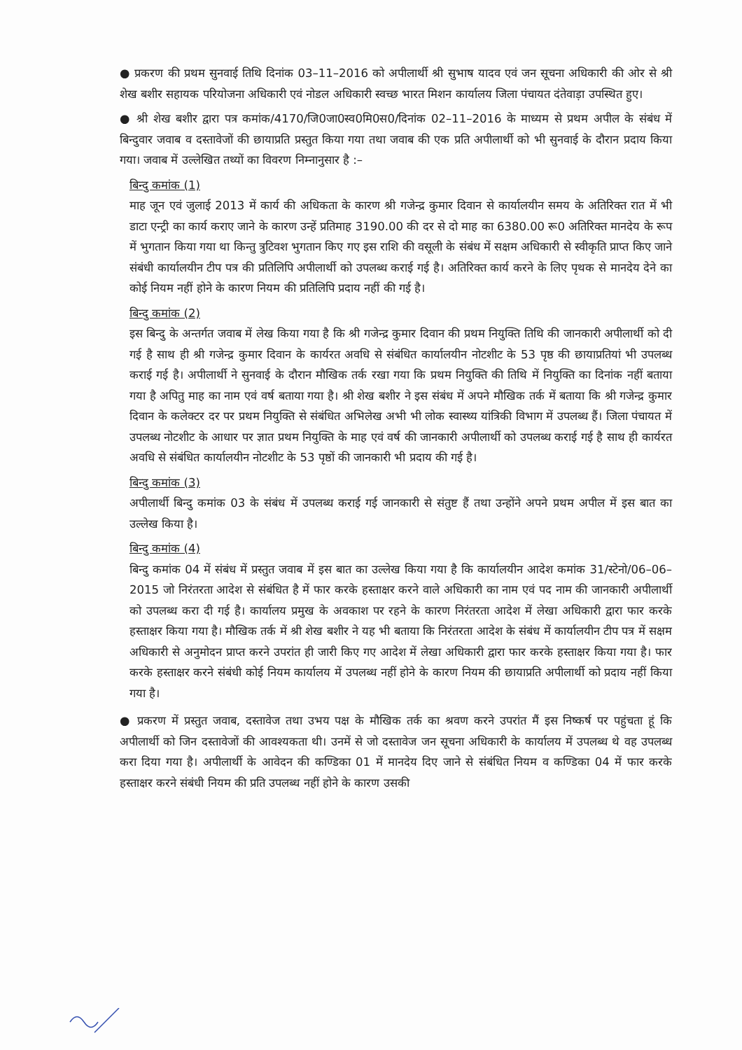● प्रकरण की प्रथम सुनवाई तिथि दिनांक 03–11–2016 को अपीलार्थी श्री सुभाष यादव एवं जन सूचना अधिकारी की ओर से श्री शेख बशीर सहायक परियोजना अधिकारी एवं नोडल अधिकारी स्वच्छ भारत मिशन कार्यालय जिला पंचायत दंतेवाड़ा उपस्थित हुए।
● श्री शेख बशीर द्वारा पत्र कमांक/4170/जि0जा0स्व0मि0स0/दिनांक 02–11–2016 के माध्यम से प्रथम अपील के संबंध में बिन्दुवार जवाब व दस्तावेजों की छायाप्रति प्रस्तुत किया गया तथा जवाब की एक प्रति अपीलार्थी को भी सुनवाई के दौरान प्रदाय किया गया। जवाब में उल्लेखित तथ्यों का विवरण निम्नानुसार है :–
बिन्दु कमांक (1)
माह जून एवं जुलाई 2013 में कार्य की अधिकता के कारण श्री गजेन्द्र कुमार दिवान से कार्यालयीन समय के अतिरिक्त रात में भी डाटा एन्ट्री का कार्य कराए जाने के कारण उन्हें प्रतिमाह 3190.00 की दर से दो माह का 6380.00 रू0 अतिरिक्त मानदेय के रूप में भुगतान किया गया था किन्तु त्रुटिवश भुगतान किए गए इस राशि की वसूली के संबंध में सक्षम अधिकारी से स्वीकृति प्राप्त किए जाने संबंधी कार्यालयीन टीप पत्र की प्रतिलिपि अपीलार्थी को उपलब्ध कराई गई है। अतिरिक्त कार्य करने के लिए पृथक से मानदेय देने का कोई नियम नहीं होने के कारण नियम की प्रतिलिपि प्रदाय नहीं की गई है।
बिन्दु कमांक (2)
इस बिन्दु के अन्तर्गत जवाब में लेख किया गया है कि श्री गजेन्द्र कुमार दिवान की प्रथम नियुक्ति तिथि की जानकारी अपीलार्थी को दी गई है साथ ही श्री गजेन्द्र कुमार दिवान के कार्यरत अवधि से संबंधित कार्यालयीन नोटशीट के 53 पृष्ठ की छायाप्रतियां भी उपलब्ध कराई गई है। अपीलार्थी ने सुनवाई के दौरान मौखिक तर्क रखा गया कि प्रथम नियुक्ति की तिथि में नियुक्ति का दिनांक नहीं बताया गया है अपितु माह का नाम एवं वर्ष बताया गया है। श्री शेख बशीर ने इस संबंध में अपने मौखिक तर्क में बताया कि श्री गजेन्द्र कुमार दिवान के कलेक्टर दर पर प्रथम नियुक्ति से संबंधित अभिलेख अभी भी लोक स्वास्थ्य यांत्रिकी विभाग में उपलब्ध हैं। जिला पंचायत में उपलब्ध नोटशीट के आधार पर ज्ञात प्रथम नियुक्ति के माह एवं वर्ष की जानकारी अपीलार्थी को उपलब्ध कराई गई है साथ ही कार्यरत अवधि से संबंधित कार्यालयीन नोटशीट के 53 पृष्ठों की जानकारी भी प्रदाय की गई है।
बिन्दु कमांक (3)
अपीलार्थी बिन्दु कमांक 03 के संबंध में उपलब्ध कराई गई जानकारी से संतुष्ट हैं तथा उन्होंने अपने प्रथम अपील में इस बात का उल्लेख किया है।
बिन्दु कमांक (4)
बिन्दु कमांक 04 में संबंध में प्रस्तुत जवाब में इस बात का उल्लेख किया गया है कि कार्यालयीन आदेश कमांक 31/स्टेनो/06–06–2015 जो निरंतरता आदेश से संबंधित है में फार करके हस्ताक्षर करने वाले अधिकारी का नाम एवं पद नाम की जानकारी अपीलार्थी को उपलब्ध करा दी गई है। कार्यालय प्रमुख के अवकाश पर रहने के कारण निरंतरता आदेश में लेखा अधिकारी द्वारा फार करके हस्ताक्षर किया गया है। मौखिक तर्क में श्री शेख बशीर ने यह भी बताया कि निरंतरता आदेश के संबंध में कार्यालयीन टीप पत्र में सक्षम अधिकारी से अनुमोदन प्राप्त करने उपरांत ही जारी किए गए आदेश में लेखा अधिकारी द्वारा फार करके हस्ताक्षर किया गया है। फार करके हस्ताक्षर करने संबंधी कोई नियम कार्यालय में उपलब्ध नहीं होने के कारण नियम की छायाप्रति अपीलार्थी को प्रदाय नहीं किया गया है।
● प्रकरण में प्रस्तुत जवाब, दस्तावेज तथा उभय पक्ष के मौखिक तर्क का श्रवण करने उपरांत मैं इस निष्कर्ष पर पहुंचता हूं कि अपीलार्थी को जिन दस्तावेजों की आवश्यकता थी। उनमें से जो दस्तावेज जन सूचना अधिकारी के कार्यालय में उपलब्ध थे वह उपलब्ध करा दिया गया है। अपीलार्थी के आवेदन की कण्डिका 01 में मानदेय दिए जाने से संबंधित नियम व कण्डिका 04 में फार करके हस्ताक्षर करने संबंधी नियम की प्रति उपलब्ध नहीं होने के कारण उसकी